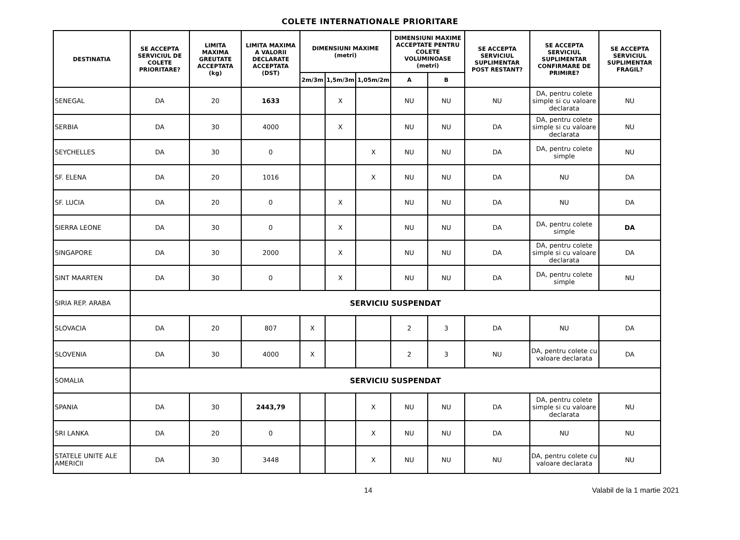COLETE INTERNATIONALE PRIORITARE
| DESTINATIA | SE ACCEPTA SERVICIUL DE COLETE PRIORITARE? | LIMITA MAXIMA GREUTATE ACCEPTATA (kg) | LIMITA MAXIMA A VALORII DECLARATE ACCEPTATA (DST) | DIMENSIUNI MAXIME (metri) | | | DIMENSIUNI MAXIME ACCEPTATE PENTRU COLETE VOLUMINOASE (metri) | | SE ACCEPTA SERVICIUL SUPLIMENTAR POST RESTANT? | SE ACCEPTA SERVICIUL SUPLIMENTAR CONFIRMARE DE PRIMIRE? | SE ACCEPTA SERVICIUL SUPLIMENTAR FRAGIL? |
| --- | --- | --- | --- | --- | --- | --- | --- | --- | --- | --- | --- |
| | | | | 2m/3m | 1,5m/3m | 1,05m/2m | A | B | | | |
| SENEGAL | DA | 20 | 1633 | | X | | NU | NU | NU | DA, pentru colete simple si cu valoare declarata | NU |
| SERBIA | DA | 30 | 4000 | | X | | NU | NU | DA | DA, pentru colete simple si cu valoare declarata | NU |
| SEYCHELLES | DA | 30 | 0 | | | X | NU | NU | DA | DA, pentru colete simple | NU |
| SF. ELENA | DA | 20 | 1016 | | | X | NU | NU | DA | NU | DA |
| SF. LUCIA | DA | 20 | 0 | | X | | NU | NU | DA | NU | DA |
| SIERRA LEONE | DA | 30 | 0 | | X | | NU | NU | DA | DA, pentru colete simple | DA |
| SINGAPORE | DA | 30 | 2000 | | X | | NU | NU | DA | DA, pentru colete simple si cu valoare declarata | DA |
| SINT MAARTEN | DA | 30 | 0 | | X | | NU | NU | DA | DA, pentru colete simple | NU |
| SIRIA REP. ARABA | SERVICIU SUSPENDAT | | | | | | | | | | |
| SLOVACIA | DA | 20 | 807 | X | | | 2 | 3 | DA | NU | DA |
| SLOVENIA | DA | 30 | 4000 | X | | | 2 | 3 | NU | DA, pentru colete cu valoare declarata | DA |
| SOMALIA | SERVICIU SUSPENDAT | | | | | | | | | | |
| SPANIA | DA | 30 | 2443,79 | | | X | NU | NU | DA | DA, pentru colete simple si cu valoare declarata | NU |
| SRI LANKA | DA | 20 | 0 | | | X | NU | NU | DA | NU | NU |
| STATELE UNITE ALE AMERICII | DA | 30 | 3448 | | | X | NU | NU | NU | DA, pentru colete cu valoare declarata | NU |
14 Valabil de la 1 martie 2021